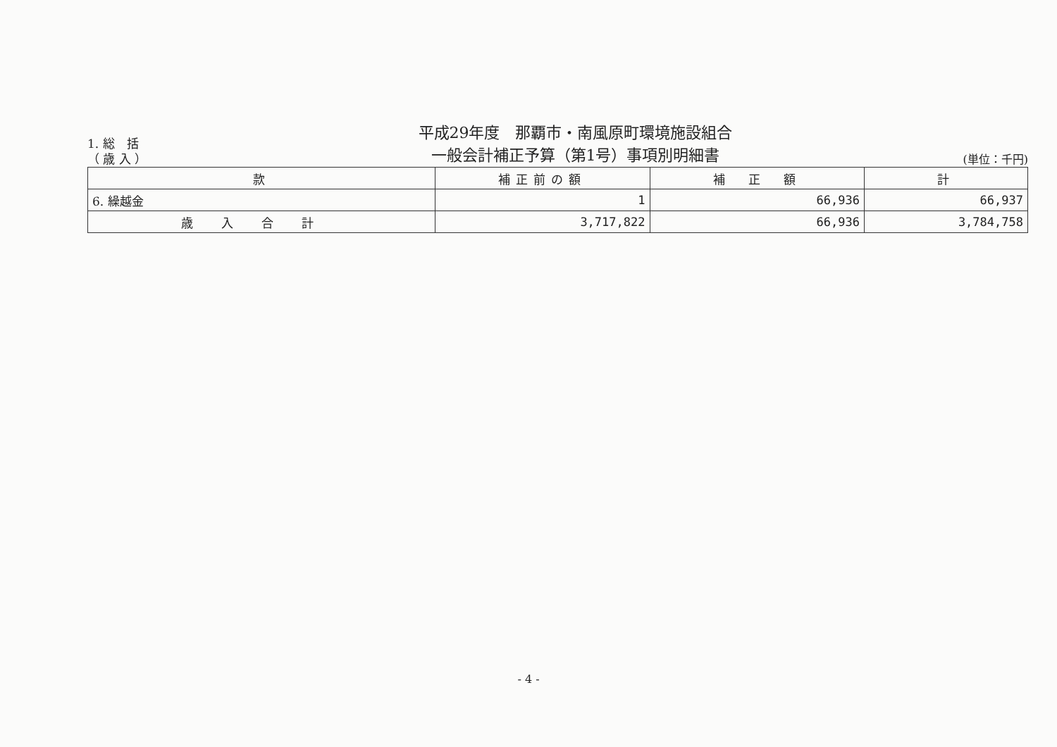1. 総　括
（ 歳 入 ）
平成29年度　那覇市・南風原町環境施設組合
一般会計補正予算（第1号）事項別明細書
(単位：千円)
| 款 | 補正前の額 | 補 正 額 | 計 |
| --- | --- | --- | --- |
| 6. 繰越金 | 1 | 66,936 | 66,937 |
| 歳入合計 | 3,717,822 | 66,936 | 3,784,758 |
- 4 -